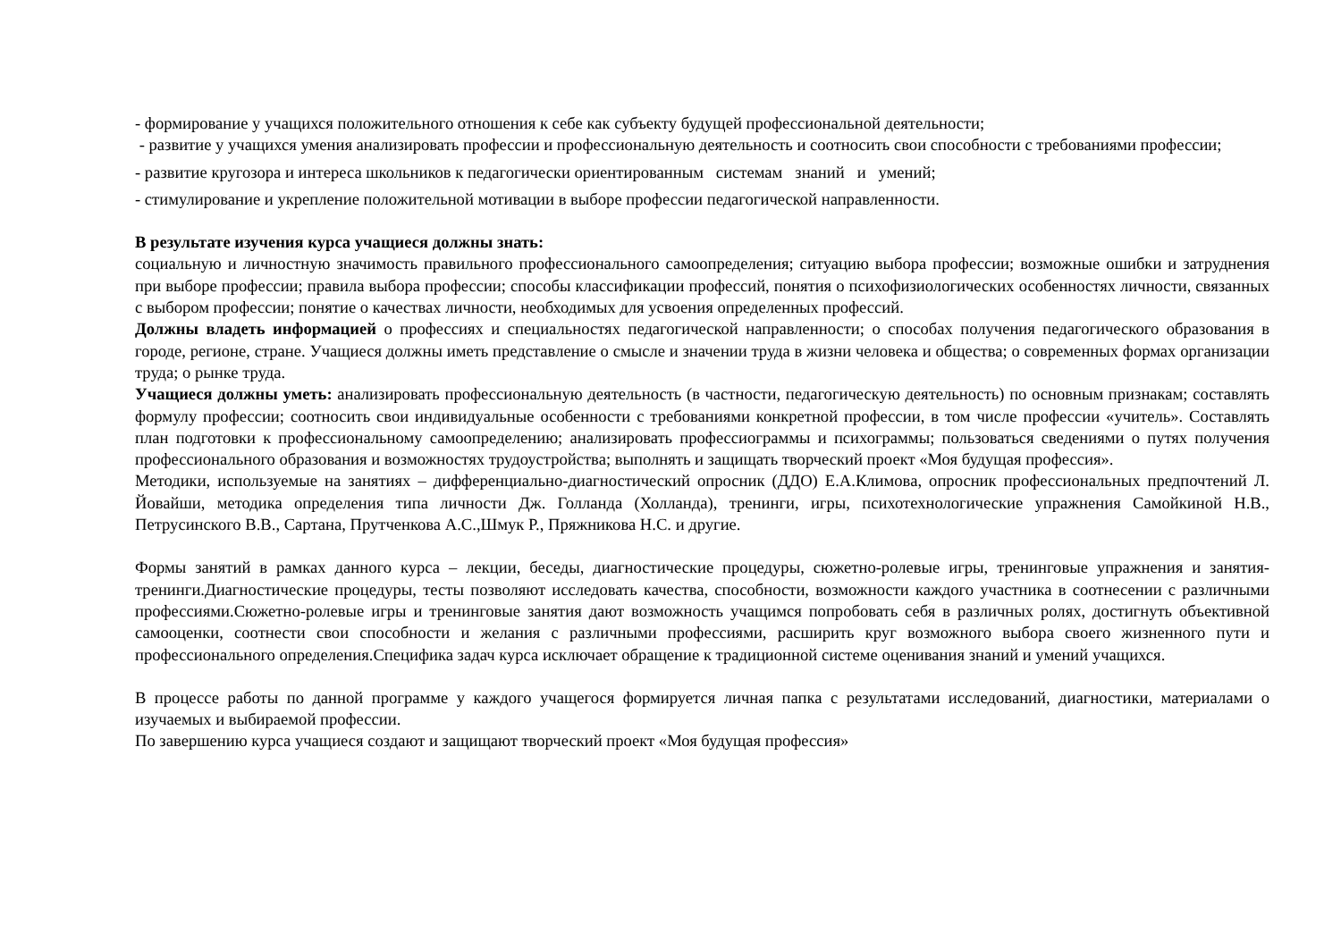- формирование у учащихся положительного отношения к себе как субъекту будущей профессиональной деятельности;
- развитие у учащихся умения анализировать профессии и профессиональную деятельность и соотносить свои способности с требованиями профессии;
- развитие кругозора и интереса школьников к педагогически ориентированным системам знаний и умений;
- стимулирование и укрепление положительной мотивации в выборе профессии педагогической направленности.
В результате изучения курса учащиеся должны знать:
социальную и личностную значимость правильного профессионального самоопределения; ситуацию выбора профессии; возможные ошибки и затруднения при выборе профессии; правила выбора профессии; способы классификации профессий, понятия о психофизиологических особенностях личности, связанных с выбором профессии; понятие о качествах личности, необходимых для усвоения определенных профессий.
Должны владеть информацией о профессиях и специальностях педагогической направленности; о способах получения педагогического образования в городе, регионе, стране. Учащиеся должны иметь представление о смысле и значении труда в жизни человека и общества; о современных формах организации труда; о рынке труда.
Учащиеся должны уметь: анализировать профессиональную деятельность (в частности, педагогическую деятельность) по основным признакам; составлять формулу профессии; соотносить свои индивидуальные особенности с требованиями конкретной профессии, в том числе профессии «учитель». Составлять план подготовки к профессиональному самоопределению; анализировать профессиограммы и психограммы; пользоваться сведениями о путях получения профессионального образования и возможностях трудоустройства; выполнять и защищать творческий проект «Моя будущая профессия».
Методики, используемые на занятиях – дифференциально-диагностический опросник (ДДО) Е.А.Климова, опросник профессиональных предпочтений Л. Йовайши, методика определения типа личности Дж. Голланда (Холланда), тренинги, игры, психотехнологические упражнения Самойкиной Н.В., Петрусинского В.В., Сартана, Прутченкова А.С.,Шмук Р., Пряжникова Н.С. и другие.
Формы занятий в рамках данного курса – лекции, беседы, диагностические процедуры, сюжетно-ролевые игры, тренинговые упражнения и занятия-тренинги.Диагностические процедуры, тесты позволяют исследовать качества, способности, возможности каждого участника в соотнесении с различными профессиями.Сюжетно-ролевые игры и тренинговые занятия дают возможность учащимся попробовать себя в различных ролях, достигнуть объективной самооценки, соотнести свои способности и желания с различными профессиями, расширить круг возможного выбора своего жизненного пути и профессионального определения.Специфика задач курса исключает обращение к традиционной системе оценивания знаний и умений учащихся.
В процессе работы по данной программе у каждого учащегося формируется личная папка с результатами исследований, диагностики, материалами о изучаемых и выбираемой профессии.
По завершению курса учащиеся создают и защищают творческий проект «Моя будущая профессия»